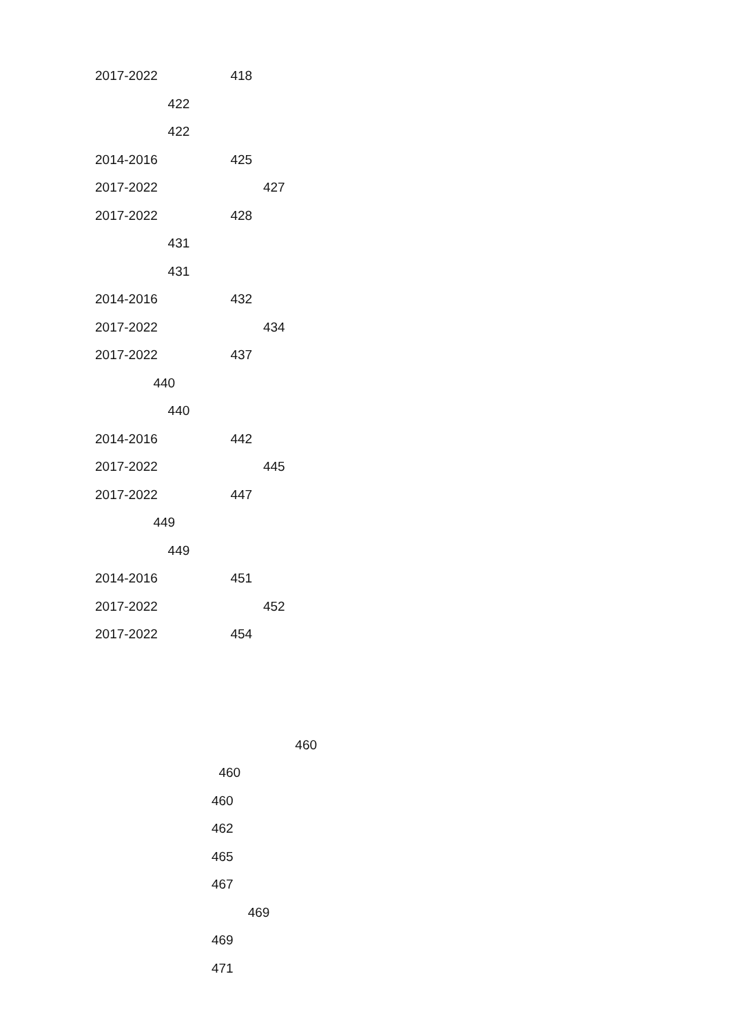2017-2022 418
422
422
2014-2016 425
2017-2022 427
2017-2022 428
431
431
2014-2016 432
2017-2022 434
2017-2022 437
440
440
2014-2016 442
2017-2022 445
2017-2022 447
449
449
2014-2016 451
2017-2022 452
2017-2022 454
460
460
460
462
465
467
469
469
471